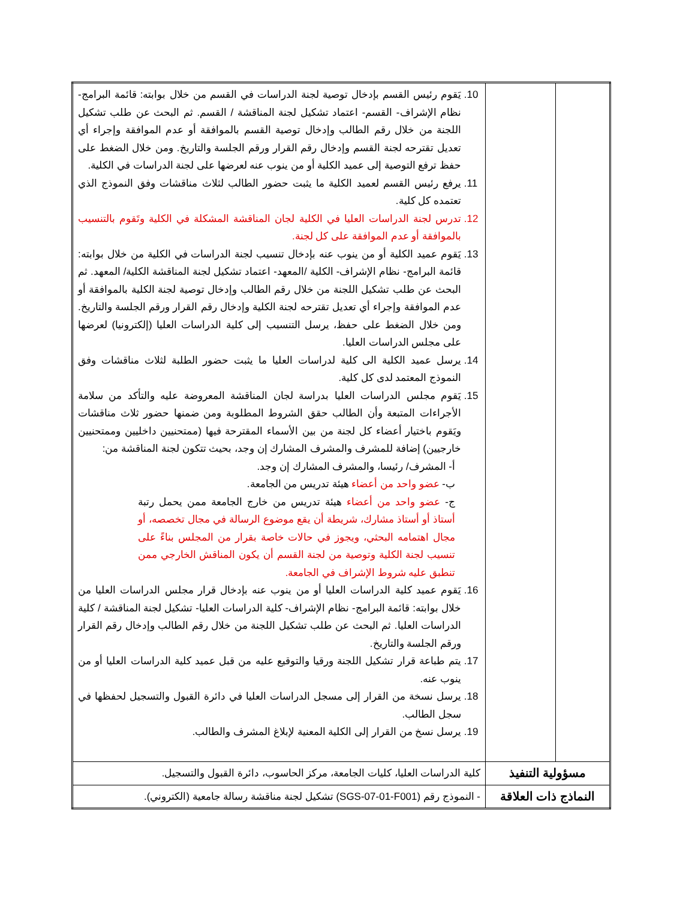| | 10. يَقوم رئيس القسم بإدخال توصية لجنة الدراسات في القسم من خلال بوابته: قائمة البرامج- نظام الإشراف- القسم- اعتماد تشكيل لجنة المناقشة / القسم. ثم البحث عن طلب تشكيل اللجنة من خلال رقم الطالب وإدخال توصية القسم بالموافقة أو عدم الموافقة وإجراء أي تعديل تقترحه لجنة القسم وإدخال رقم القرار ورقم الجلسة والتاريخ. ومن خلال الضغط على حفظ ترفع التوصية إلى عميد الكلية أو من ينوب عنه لعرضها على لجنة الدراسات في الكلية. 11. يرفع رئيس القسم لعميد الكلية ما يثبت حضور الطالب لثلاث مناقشات وفق النموذج الذي تعتمده كل كلية. 12. تدرس لجنة الدراسات العليا في الكلية لجان المناقشة المشكلة في الكلية وتَقوم بالتنسيب بالموافقة أو عدم الموافقة على كل لجنة. 13. يَقوم عميد الكلية أو من ينوب عنه بإدخال تنسيب لجنة الدراسات في الكلية من خلال بوابته: قائمة البرامج- نظام الإشراف- الكلية /المعهد- اعتماد تشكيل لجنة المناقشة الكلية/ المعهد. ثم البحث عن طلب تشكيل اللجنة من خلال رقم الطالب وإدخال توصية لجنة الكلية بالموافقة أو عدم الموافقة وإجراء أي تعديل تقترحه لجنة الكلية وإدخال رقم القرار ورقم الجلسة والتاريخ. ومن خلال الضغط على حفظ، يرسل التنسيب إلى كلية الدراسات العليا (إلكترونيا) لعرضها على مجلس الدراسات العليا. 14. يرسل عميد الكلية الى كلية لدراسات العليا ما يثبت حضور الطلبة لثلاث مناقشات وفق النموذج المعتمد لدى كل كلية. 15. يَقوم مجلس الدراسات العليا بدراسة لجان المناقشة المعروضة عليه والتأكد من سلامة الأجراءات المتبعة وأن الطالب حقق الشروط المطلوبة ومن ضمنها حضور ثلاث مناقشات ويَقوم باختيار أعضاء كل لجنة من بين الأسماء المقترحة فيها (ممتحنيين داخليين وممتحنيين خارجيين) إضافة للمشرف والمشرف المشارك إن وجد، بحيث تتكون لجنة المناقشة من: أ- المشرف/ رئيسا، والمشرف المشارك إن وجد. ب- عضو واحد من أعضاء هيئة تدريس من الجامعة. ج- عضو واحد من أعضاء هيئة تدريس من خارج الجامعة ممن يحمل رتبة أستاذ أو أستاذ مشارك، شريطة أن يقع موضوع الرسالة في مجال تخصصه، أو مجال اهتمامه البحثي، ويجوز في حالات خاصة بقرار من المجلس بناءً على تنسيب لجنة الكلية وتوصية من لجنة القسم أن يكون المناقش الخارجي ممن تنطبق عليه شروط الإشراف في الجامعة. 16. يَقوم عميد كلية الدراسات العليا أو من ينوب عنه بإدخال قرار مجلس الدراسات العليا من خلال بوابته: قائمة البرامج- نظام الإشراف- كلية الدراسات العليا- تشكيل لجنة المناقشة / كلية الدراسات العليا. ثم البحث عن طلب تشكيل اللجنة من خلال رقم الطالب وإدخال رقم القرار ورقم الجلسة والتاريخ. 17. يتم طباعة قرار تشكيل اللجنة ورقيا والتوقيع عليه من قبل عميد كلية الدراسات العليا أو من ينوب عنه. 18. يرسل نسخة من القرار إلى مسجل الدراسات العليا في دائرة القبول والتسجيل لحفظها في سجل الطالب. 19. يرسل نسخ من القرار إلى الكلية المعنية لإبلاغ المشرف والطالب. |
| مسؤولية التنفيذ | كلية الدراسات العليا، كليات الجامعة، مركز الحاسوب، دائرة القبول والتسجيل. |
| النماذج ذات العلاقة | - النموذج رقم (SGS-07-01-F001) تشكيل لجنة مناقشة رسالة جامعية (الكتروني). |